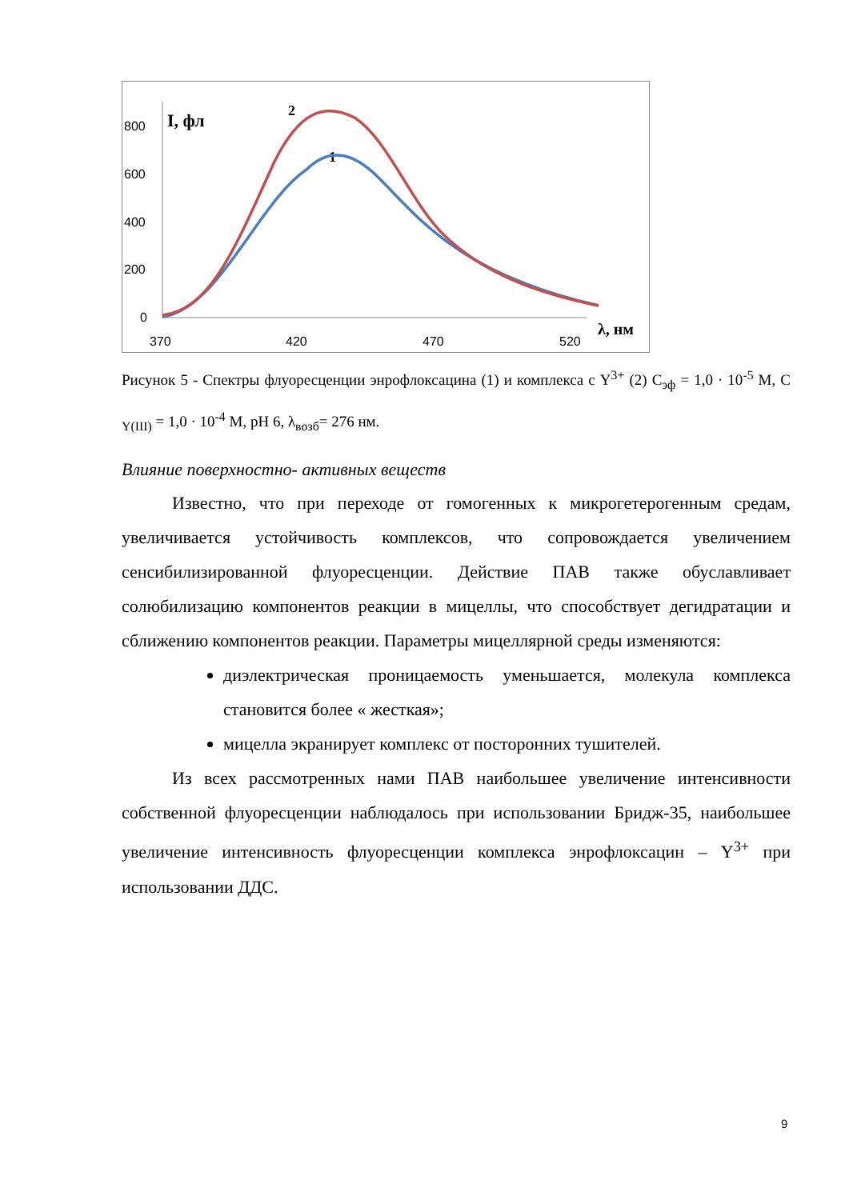800
600
400
200
0
370
420
470
520
I, фл
λ, нм
2
1
Рисунок 5 - Спектры флуоресценции энрофлоксацина (1) и комплекса с Y<sup>3+</sup> (2) С<sub>эф</sub> = 1,0 · 10<sup>-5</sup> М, С <sub>Y(III)</sub> = 1,0 · 10<sup>-4</sup> М, рН 6, λ<sub>возб</sub>= 276 нм.
Влияние поверхностно- активных веществ
Известно, что при переходе от гомогенных к микрогетерогенным средам, увеличивается устойчивость комплексов, что сопровождается увеличением сенсибилизированной флуоресценции. Действие ПАВ также обуславливает солюбилизацию компонентов реакции в мицеллы, что способствует дегидратации и сближению компонентов реакции. Параметры мицеллярной среды изменяются:
диэлектрическая проницаемость уменьшается, молекула комплекса становится более « жесткая»;
мицелла экранирует комплекс от посторонних тушителей.
Из всех рассмотренных нами ПАВ наибольшее увеличение интенсивности собственной флуоресценции наблюдалось при использовании Бридж-35, наибольшее увеличение интенсивность флуоресценции комплекса энрофлоксацин – Y<sup>3+</sup> при использовании ДДС.
9